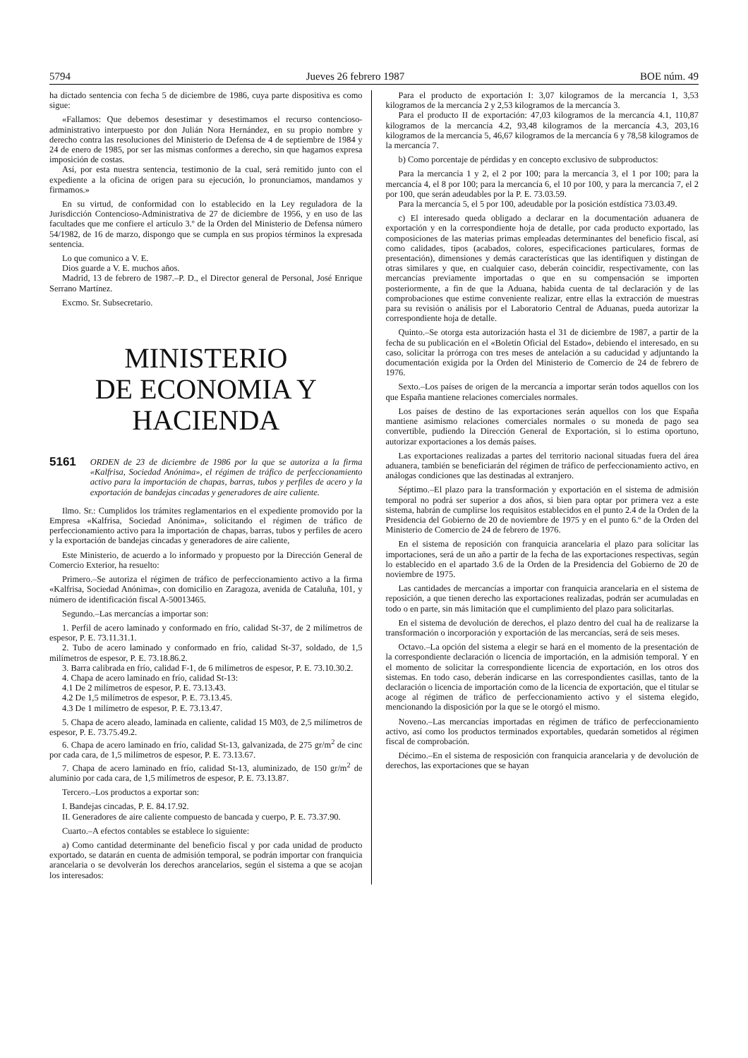5794 Jueves 26 febrero 1987 BOE núm. 49
ha dictado sentencia con fecha 5 de diciembre de 1986, cuya parte dispositiva es como sigue:
«Fallamos: Que debemos desestimar y desestimamos el recurso contencioso-administrativo interpuesto por don Julián Nora Hernández, en su propio nombre y derecho contra las resoluciones del Ministerio de Defensa de 4 de septiembre de 1984 y 24 de enero de 1985, por ser las mismas conformes a derecho, sin que hagamos expresa imposición de costas.
Así, por esta nuestra sentencia, testimonio de la cual, será remitido junto con el expediente a la oficina de origen para su ejecución, lo pronunciamos, mandamos y firmamos.»
En su virtud, de conformidad con lo establecido en la Ley reguladora de la Jurisdicción Contencioso-Administrativa de 27 de diciembre de 1956, y en uso de las facultades que me confiere el artículo 3.º de la Orden del Ministerio de Defensa número 54/1982, de 16 de marzo, dispongo que se cumpla en sus propios términos la expresada sentencia.
Lo que comunico a V. E.
Dios guarde a V. E. muchos años.
Madrid, 13 de febrero de 1987.–P. D., el Director general de Personal, José Enrique Serrano Martínez.
Excmo. Sr. Subsecretario.
MINISTERIO
DE ECONOMIA Y HACIENDA
5161 ORDEN de 23 de diciembre de 1986 por la que se autoriza a la firma «Kalfrisa, Sociedad Anónima», el régimen de tráfico de perfeccionamiento activo para la importación de chapas, barras, tubos y perfiles de acero y la exportación de bandejas cincadas y generadores de aire caliente.
Ilmo. Sr.: Cumplidos los trámites reglamentarios en el expediente promovido por la Empresa «Kalfrisa, Sociedad Anónima», solicitando el régimen de tráfico de perfeccionamiento activo para la importación de chapas, barras, tubos y perfiles de acero y la exportación de bandejas cincadas y generadores de aire caliente,
Este Ministerio, de acuerdo a lo informado y propuesto por la Dirección General de Comercio Exterior, ha resuelto:
Primero.–Se autoriza el régimen de tráfico de perfeccionamiento activo a la firma «Kalfrisa, Sociedad Anónima», con domicilio en Zaragoza, avenida de Cataluña, 101, y número de identificación fiscal A-50013465.
Segundo.–Las mercancías a importar son:
1. Perfil de acero laminado y conformado en frío, calidad St-37, de 2 milímetros de espesor, P. E. 73.11.31.1.
2. Tubo de acero laminado y conformado en frío, calidad St-37, soldado, de 1,5 milímetros de espesor, P. E. 73.18.86.2.
3. Barra calibrada en frío, calidad F-1, de 6 milímetros de espesor, P. E. 73.10.30.2.
4. Chapa de acero laminado en frío, calidad St-13:
4.1 De 2 milímetros de espesor, P. E. 73.13.43.
4.2 De 1,5 milímetros de espesor, P. E. 73.13.45.
4.3 De 1 milímetro de espesor, P. E. 73.13.47.
5. Chapa de acero aleado, laminada en caliente, calidad 15 M03, de 2,5 milímetros de espesor, P. E. 73.75.49.2.
6. Chapa de acero laminado en frío, calidad St-13, galvanizada, de 275 gr/m<sup>2</sup> de cinc por cada cara, de 1,5 milímetros de espesor, P. E. 73.13.67.
7. Chapa de acero laminado en frío, calidad St-13, aluminizado, de 150 gr/m<sup>2</sup> de aluminio por cada cara, de 1,5 milímetros de espesor, P. E. 73.13.87.
Tercero.–Los productos a exportar son:
I. Bandejas cincadas, P. E. 84.17.92.
II. Generadores de aire caliente compuesto de bancada y cuerpo, P. E. 73.37.90.
Cuarto.–A efectos contables se establece lo siguiente:
a) Como cantidad determinante del beneficio fiscal y por cada unidad de producto exportado, se datarán en cuenta de admisión temporal, se podrán importar con franquicia arancelaria o se devolverán los derechos arancelarios, según el sistema a que se acojan los interesados:
Para el producto de exportación I: 3,07 kilogramos de la mercancía 1, 3,53 kilogramos de la mercancía 2 y 2,53 kilogramos de la mercancía 3.
Para el producto II de exportación: 47,03 kilogramos de la mercancía 4.1, 110,87 kilogramos de la mercancía 4.2, 93,48 kilogramos de la mercancía 4.3, 203,16 kilogramos de la mercancía 5, 46,67 kilogramos de la mercancía 6 y 78,58 kilogramos de la mercancía 7.
b) Como porcentaje de pérdidas y en concepto exclusivo de subproductos:
Para la mercancía 1 y 2, el 2 por 100; para la mercancía 3, el 1 por 100; para la mercancía 4, el 8 por 100; para la mercancía 6, el 10 por 100, y para la mercancía 7, el 2 por 100, que serán adeudables por la P. E. 73.03.59.
Para la mercancía 5, el 5 por 100, adeudable por la posición estdística 73.03.49.
c) El interesado queda obligado a declarar en la documentación aduanera de exportación y en la correspondiente hoja de detalle, por cada producto exportado, las composiciones de las materias primas empleadas determinantes del beneficio fiscal, así como calidades, tipos (acabados, colores, especificaciones particulares, formas de presentación), dimensiones y demás características que las identifiquen y distingan de otras similares y que, en cualquier caso, deberán coincidir, respectivamente, con las mercancías previamente importadas o que en su compensación se importen posteriormente, a fin de que la Aduana, habida cuenta de tal declaración y de las comprobaciones que estime conveniente realizar, entre ellas la extracción de muestras para su revisión o análisis por el Laboratorio Central de Aduanas, pueda autorizar la correspondiente hoja de detalle.
Quinto.–Se otorga esta autorización hasta el 31 de diciembre de 1987, a partir de la fecha de su publicación en el «Boletín Oficial del Estado», debiendo el interesado, en su caso, solicitar la prórroga con tres meses de antelación a su caducidad y adjuntando la documentación exigida por la Orden del Ministerio de Comercio de 24 de febrero de 1976.
Sexto.–Los países de origen de la mercancía a importar serán todos aquellos con los que España mantiene relaciones comerciales normales.
Los países de destino de las exportaciones serán aquellos con los que España mantiene asimismo relaciones comerciales normales o su moneda de pago sea convertible, pudiendo la Dirección General de Exportación, si lo estima oportuno, autorizar exportaciones a los demás países.
Las exportaciones realizadas a partes del territorio nacional situadas fuera del área aduanera, también se beneficiarán del régimen de tráfico de perfeccionamiento activo, en análogas condiciones que las destinadas al extranjero.
Séptimo.–El plazo para la transformación y exportación en el sistema de admisión temporal no podrá ser superior a dos años, si bien para optar por primera vez a este sistema, habrán de cumplirse los requisitos establecidos en el punto 2.4 de la Orden de la Presidencia del Gobierno de 20 de noviembre de 1975 y en el punto 6.º de la Orden del Ministerio de Comercio de 24 de febrero de 1976.
En el sistema de reposición con franquicia arancelaria el plazo para solicitar las importaciones, será de un año a partir de la fecha de las exportaciones respectivas, según lo establecido en el apartado 3.6 de la Orden de la Presidencia del Gobierno de 20 de noviembre de 1975.
Las cantidades de mercancías a importar con franquicia arancelaria en el sistema de reposición, a que tienen derecho las exportaciones realizadas, podrán ser acumuladas en todo o en parte, sin más limitación que el cumplimiento del plazo para solicitarlas.
En el sistema de devolución de derechos, el plazo dentro del cual ha de realizarse la transformación o incorporación y exportación de las mercancías, será de seis meses.
Octavo.–La opción del sistema a elegir se hará en el momento de la presentación de la correspondiente declaración o licencia de importación, en la admisión temporal. Y en el momento de solicitar la correspondiente licencia de exportación, en los otros dos sistemas. En todo caso, deberán indicarse en las correspondientes casillas, tanto de la declaración o licencia de importación como de la licencia de exportación, que el titular se acoge al régimen de tráfico de perfeccionamiento activo y el sistema elegido, mencionando la disposición por la que se le otorgó el mismo.
Noveno.–Las mercancías importadas en régimen de tráfico de perfeccionamiento activo, así como los productos terminados exportables, quedarán sometidos al régimen fiscal de comprobación.
Décimo.–En el sistema de resposición con franquicia arancelaria y de devolución de derechos, las exportaciones que se hayan